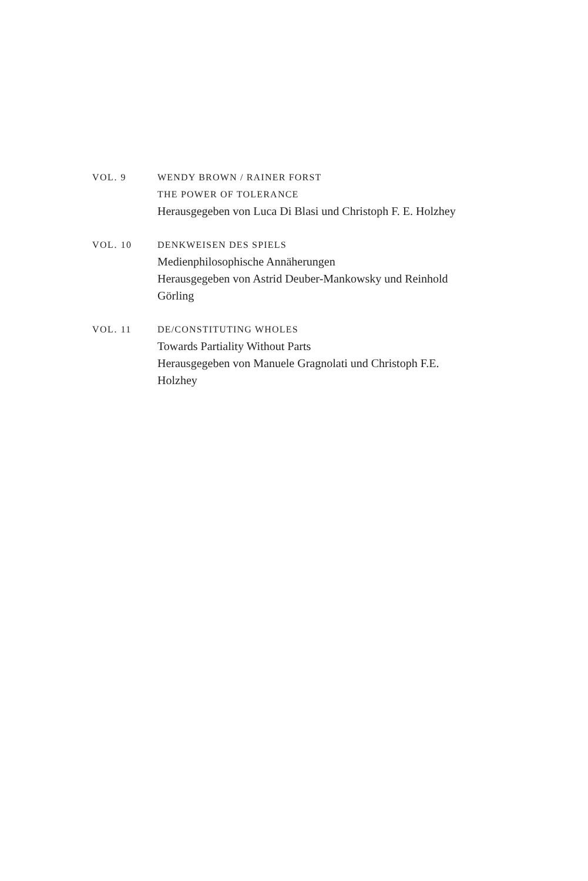VOL. 9 WENDY BROWN / RAINER FORST
THE POWER OF TOLERANCE
Herausgegeben von Luca Di Blasi und Christoph F. E. Holzhey
VOL. 10 DENKWEISEN DES SPIELS
Medienphilosophische Annäherungen
Herausgegeben von Astrid Deuber-Mankowsky und Reinhold Görling
VOL. 11 DE/CONSTITUTING WHOLES
Towards Partiality Without Parts
Herausgegeben von Manuele Gragnolati und Christoph F.E. Holzhey